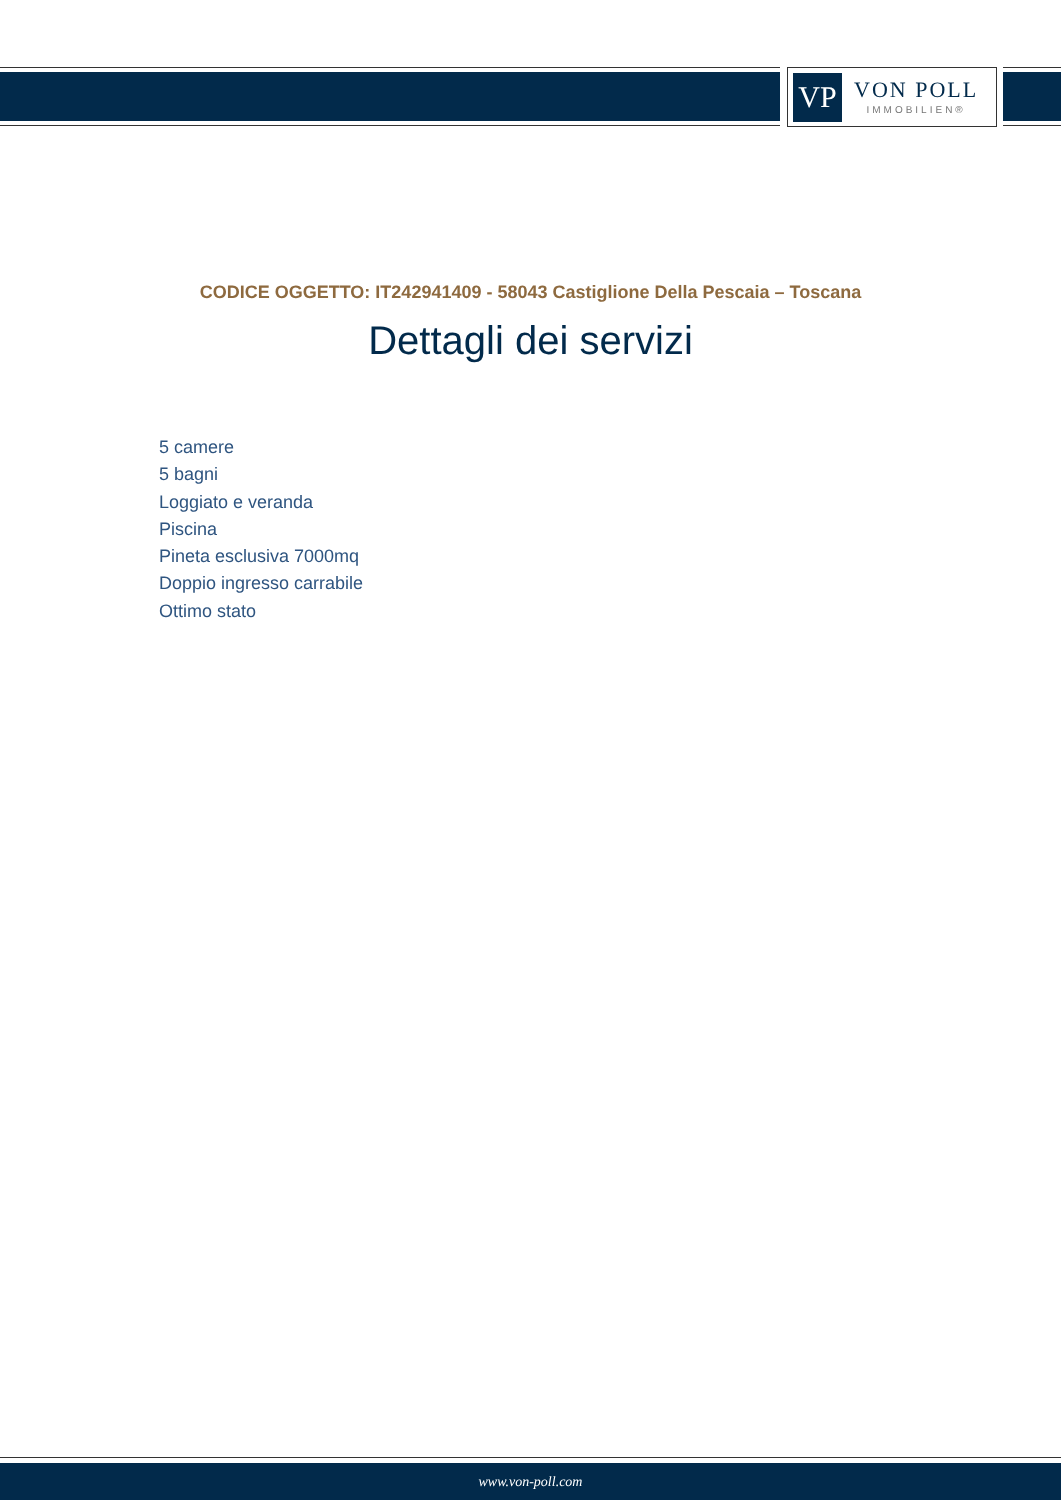VP
VON POLL
IMMOBILIEN®
CODICE OGGETTO: IT242941409 - 58043 Castiglione Della Pescaia – Toscana
Dettagli dei servizi
5 camere
5 bagni
Loggiato e veranda
Piscina
Pineta esclusiva 7000mq
Doppio ingresso carrabile
Ottimo stato
www.von-poll.com